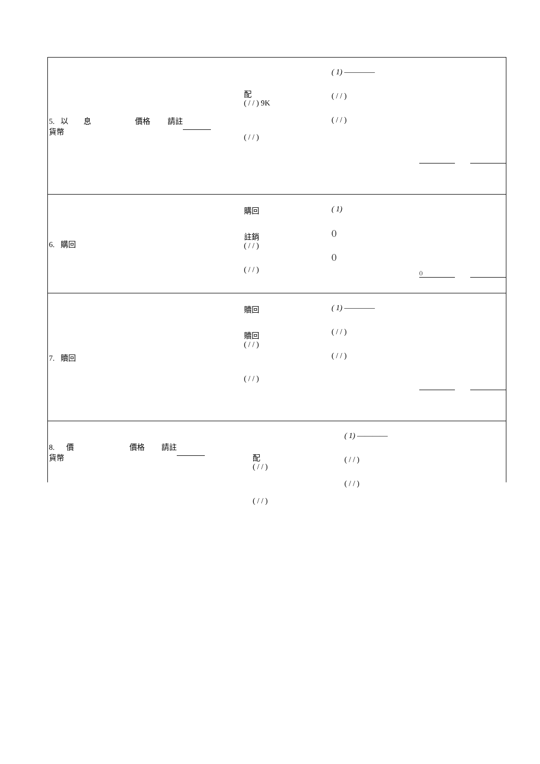5. 以 息 價格 請註
貨幣
配
( / / ) 9K
( / / )
( 1) ————
( / / )
( / / )
6. 購回
購回
註銷
( / / )
( / / )
( 1)
()
()
()
7. 贖回
贖回
贖回
( / / )
( / / )
( 1) ————
( / / )
( / / )
8. 價 價格 請註
貨幣
配
( / / )
( / / )
( 1) ————
( / / )
( / / )